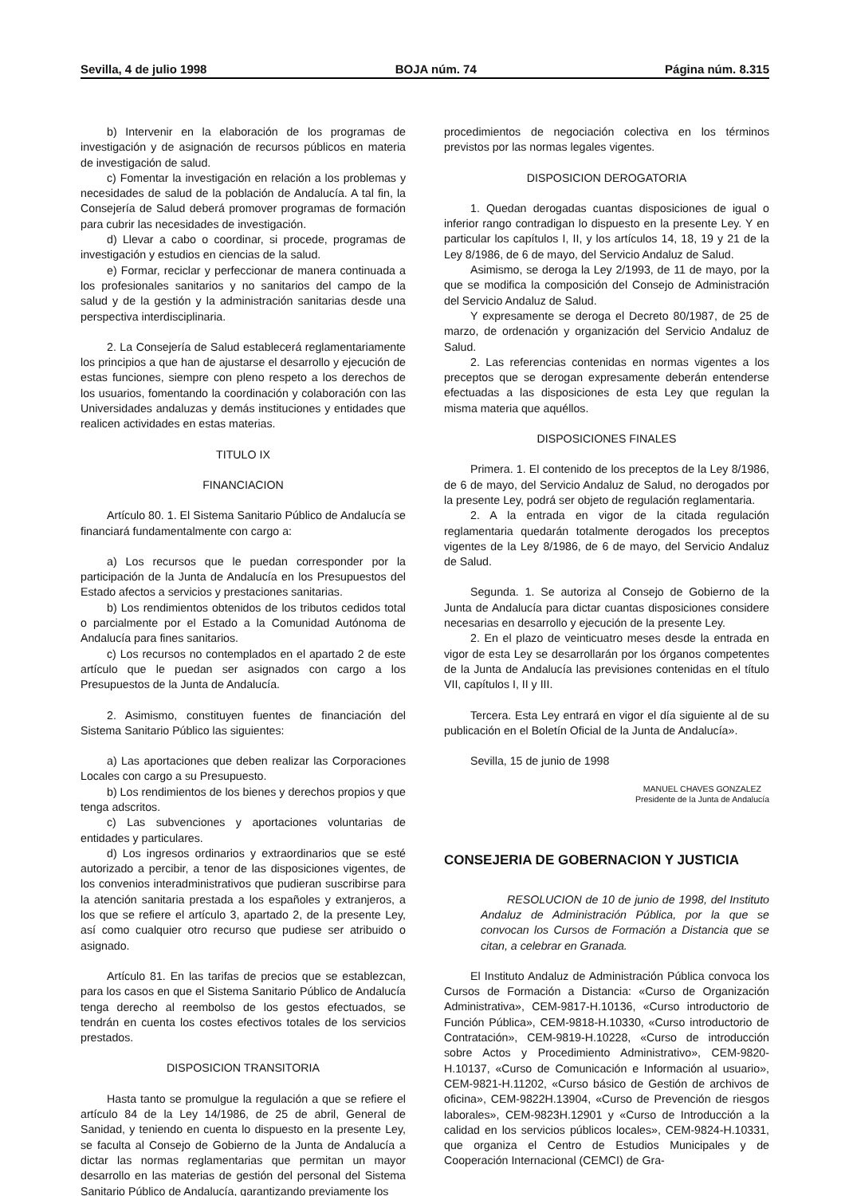Sevilla, 4 de julio 1998 BOJA núm. 74 Página núm. 8.315
b) Intervenir en la elaboración de los programas de investigación y de asignación de recursos públicos en materia de investigación de salud.
c) Fomentar la investigación en relación a los problemas y necesidades de salud de la población de Andalucía. A tal fin, la Consejería de Salud deberá promover programas de formación para cubrir las necesidades de investigación.
d) Llevar a cabo o coordinar, si procede, programas de investigación y estudios en ciencias de la salud.
e) Formar, reciclar y perfeccionar de manera continuada a los profesionales sanitarios y no sanitarios del campo de la salud y de la gestión y la administración sanitarias desde una perspectiva interdisciplinaria.
2. La Consejería de Salud establecerá reglamentariamente los principios a que han de ajustarse el desarrollo y ejecución de estas funciones, siempre con pleno respeto a los derechos de los usuarios, fomentando la coordinación y colaboración con las Universidades andaluzas y demás instituciones y entidades que realicen actividades en estas materias.
TITULO IX
FINANCIACION
Artículo 80. 1. El Sistema Sanitario Público de Andalucía se financiará fundamentalmente con cargo a:
a) Los recursos que le puedan corresponder por la participación de la Junta de Andalucía en los Presupuestos del Estado afectos a servicios y prestaciones sanitarias.
b) Los rendimientos obtenidos de los tributos cedidos total o parcialmente por el Estado a la Comunidad Autónoma de Andalucía para fines sanitarios.
c) Los recursos no contemplados en el apartado 2 de este artículo que le puedan ser asignados con cargo a los Presupuestos de la Junta de Andalucía.
2. Asimismo, constituyen fuentes de financiación del Sistema Sanitario Público las siguientes:
a) Las aportaciones que deben realizar las Corporaciones Locales con cargo a su Presupuesto.
b) Los rendimientos de los bienes y derechos propios y que tenga adscritos.
c) Las subvenciones y aportaciones voluntarias de entidades y particulares.
d) Los ingresos ordinarios y extraordinarios que se esté autorizado a percibir, a tenor de las disposiciones vigentes, de los convenios interadministrativos que pudieran suscribirse para la atención sanitaria prestada a los españoles y extranjeros, a los que se refiere el artículo 3, apartado 2, de la presente Ley, así como cualquier otro recurso que pudiese ser atribuido o asignado.
Artículo 81. En las tarifas de precios que se establezcan, para los casos en que el Sistema Sanitario Público de Andalucía tenga derecho al reembolso de los gestos efectuados, se tendrán en cuenta los costes efectivos totales de los servicios prestados.
DISPOSICION TRANSITORIA
Hasta tanto se promulgue la regulación a que se refiere el artículo 84 de la Ley 14/1986, de 25 de abril, General de Sanidad, y teniendo en cuenta lo dispuesto en la presente Ley, se faculta al Consejo de Gobierno de la Junta de Andalucía a dictar las normas reglamentarias que permitan un mayor desarrollo en las materias de gestión del personal del Sistema Sanitario Público de Andalucía, garantizando previamente los
procedimientos de negociación colectiva en los términos previstos por las normas legales vigentes.
DISPOSICION DEROGATORIA
1. Quedan derogadas cuantas disposiciones de igual o inferior rango contradigan lo dispuesto en la presente Ley. Y en particular los capítulos I, II, y los artículos 14, 18, 19 y 21 de la Ley 8/1986, de 6 de mayo, del Servicio Andaluz de Salud.
Asimismo, se deroga la Ley 2/1993, de 11 de mayo, por la que se modifica la composición del Consejo de Administración del Servicio Andaluz de Salud.
Y expresamente se deroga el Decreto 80/1987, de 25 de marzo, de ordenación y organización del Servicio Andaluz de Salud.
2. Las referencias contenidas en normas vigentes a los preceptos que se derogan expresamente deberán entenderse efectuadas a las disposiciones de esta Ley que regulan la misma materia que aquéllos.
DISPOSICIONES FINALES
Primera. 1. El contenido de los preceptos de la Ley 8/1986, de 6 de mayo, del Servicio Andaluz de Salud, no derogados por la presente Ley, podrá ser objeto de regulación reglamentaria.
2. A la entrada en vigor de la citada regulación reglamentaria quedarán totalmente derogados los preceptos vigentes de la Ley 8/1986, de 6 de mayo, del Servicio Andaluz de Salud.
Segunda. 1. Se autoriza al Consejo de Gobierno de la Junta de Andalucía para dictar cuantas disposiciones considere necesarias en desarrollo y ejecución de la presente Ley.
2. En el plazo de veinticuatro meses desde la entrada en vigor de esta Ley se desarrollarán por los órganos competentes de la Junta de Andalucía las previsiones contenidas en el título VII, capítulos I, II y III.
Tercera. Esta Ley entrará en vigor el día siguiente al de su publicación en el Boletín Oficial de la Junta de Andalucía».
Sevilla, 15 de junio de 1998
MANUEL CHAVES GONZALEZ
Presidente de la Junta de Andalucía
CONSEJERIA DE GOBERNACION Y JUSTICIA
RESOLUCION de 10 de junio de 1998, del Instituto Andaluz de Administración Pública, por la que se convocan los Cursos de Formación a Distancia que se citan, a celebrar en Granada.
El Instituto Andaluz de Administración Pública convoca los Cursos de Formación a Distancia: «Curso de Organización Administrativa», CEM-9817-H.10136, «Curso introductorio de Función Pública», CEM-9818-H.10330, «Curso introductorio de Contratación», CEM-9819-H.10228, «Curso de introducción sobre Actos y Procedimiento Administrativo», CEM-9820-H.10137, «Curso de Comunicación e Información al usuario», CEM-9821-H.11202, «Curso básico de Gestión de archivos de oficina», CEM-9822H.13904, «Curso de Prevención de riesgos laborales», CEM-9823H.12901 y «Curso de Introducción a la calidad en los servicios públicos locales», CEM-9824-H.10331, que organiza el Centro de Estudios Municipales y de Cooperación Internacional (CEMCI) de Gra-